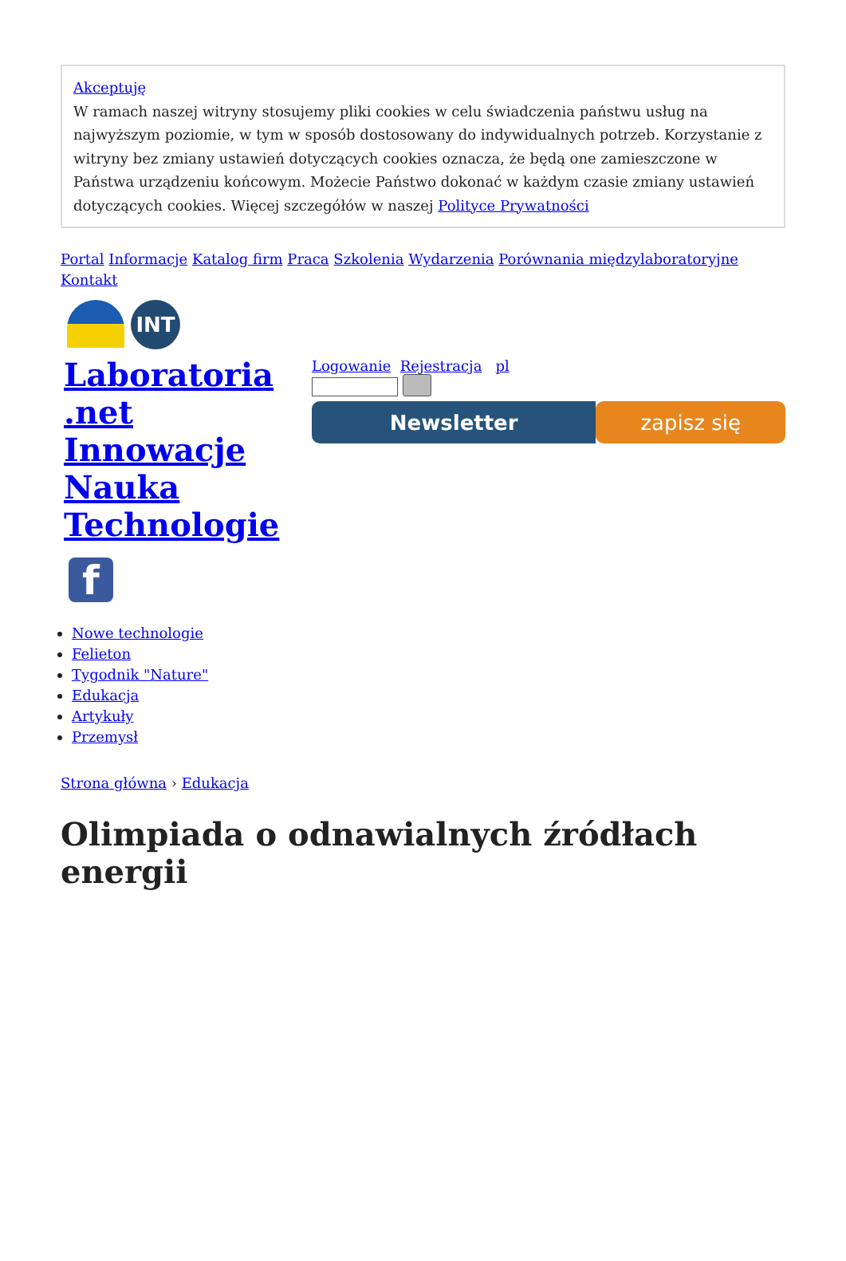Akceptuję
W ramach naszej witryny stosujemy pliki cookies w celu świadczenia państwu usług na najwyższym poziomie, w tym w sposób dostosowany do indywidualnych potrzeb. Korzystanie z witryny bez zmiany ustawień dotyczących cookies oznacza, że będą one zamieszczone w Państwa urządzeniu końcowym. Możecie Państwo dokonać w każdym czasie zmiany ustawień dotyczących cookies. Więcej szczegółów w naszej Polityce Prywatności
Portal Informacje Katalog firm Praca Szkolenia Wydarzenia Porównania międzylaboratoryjne Kontakt
INT
Laboratoria .net Innowacje Nauka Technologie
f
Logowanie Rejestracja pl
Newsletter zapisz się
Nowe technologie
Felieton
Tygodnik "Nature"
Edukacja
Artykuły
Przemysł
Strona główna › Edukacja
Olimpiada o odnawialnych źródłach energii